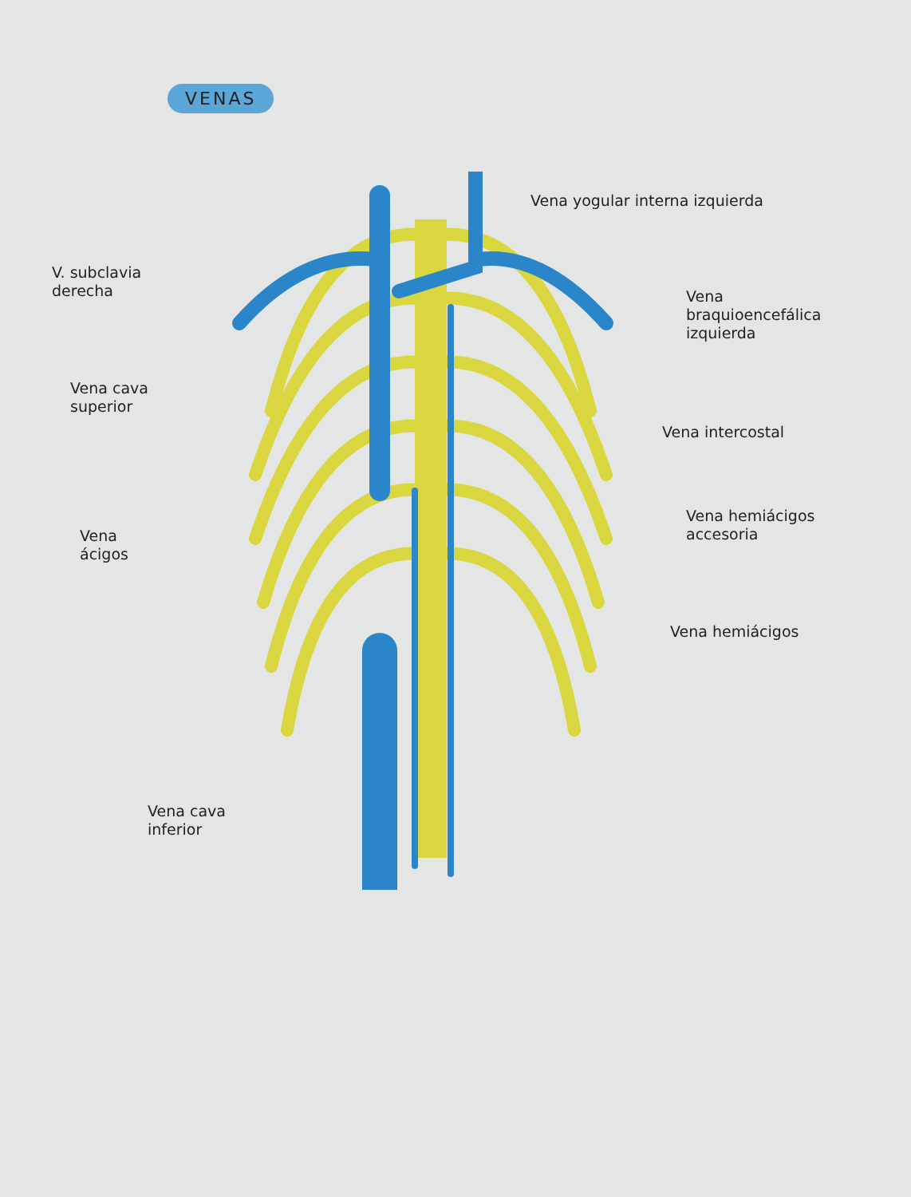VENAS
Vena yogular interna izquierda
V. subclavia
derecha
Vena
braquioencefálica
izquierda
Vena cava
superior
Vena intercostal
Vena hemiácigos
accesoria
Vena
ácigos
Vena hemiácigos
Vena cava
inferior